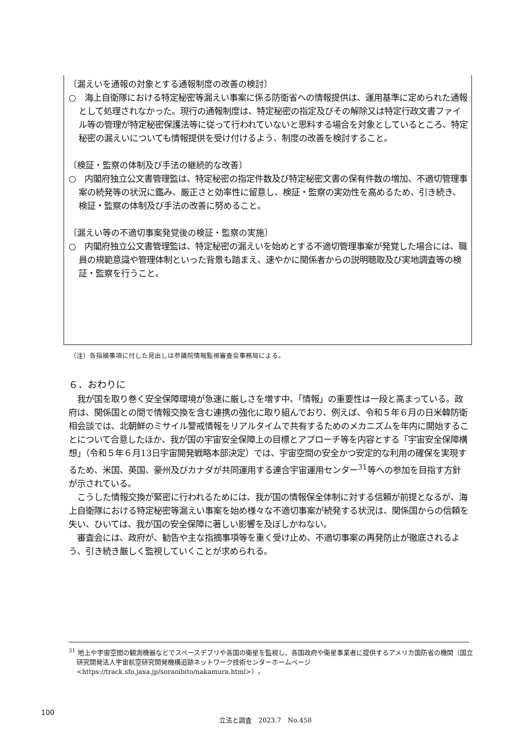〔漏えいを通報の対象とする通報制度の改善の検討〕
○　海上自衛隊における特定秘密等漏えい事案に係る防衛省への情報提供は、運用基準に定められた通報として処理されなかった。現行の通報制度は、特定秘密の指定及びその解除又は特定行政文書ファイル等の管理が特定秘密保護法等に従って行われていないと思料する場合を対象としているところ、特定秘密の漏えいについても情報提供を受け付けるよう、制度の改善を検討すること。
〔検証・監察の体制及び手法の継続的な改善〕
○　内閣府独立公文書管理監は、特定秘密の指定件数及び特定秘密文書の保有件数の増加、不適切管理事案の続発等の状況に鑑み、厳正さと効率性に留意し、検証・監察の実効性を高めるため、引き続き、検証・監察の体制及び手法の改善に努めること。
〔漏えい等の不適切事案発覚後の検証・監察の実施〕
○　内閣府独立公文書管理監は、特定秘密の漏えいを始めとする不適切管理事案が発覚した場合には、職員の規範意識や管理体制といった背景も踏まえ、速やかに関係者からの説明聴取及び実地調査等の検証・監察を行うこと。
（注）各指摘事項に付した見出しは参議院情報監視審査会事務局による。
６．おわりに
我が国を取り巻く安全保障環境が急速に厳しさを増す中、「情報」の重要性は一段と高まっている。政府は、関係国との間で情報交換を含む連携の強化に取り組んでおり、例えば、令和５年６月の日米韓防衛相会談では、北朝鮮のミサイル警戒情報をリアルタイムで共有するためのメカニズムを年内に開始することについて合意したほか、我が国の宇宙安全保障上の目標とアプローチ等を内容とする「宇宙安全保障構想」（令和５年６月13日宇宙開発戦略本部決定）では、宇宙空間の安全かつ安定的な利用の確保を実現するため、米国、英国、豪州及びカナダが共同運用する連合宇宙運用センター<sup>31</sup>等への参加を目指す方針が示されている。
こうした情報交換が緊密に行われるためには、我が国の情報保全体制に対する信頼が前提となるが、海上自衛隊における特定秘密等漏えい事案を始め様々な不適切事案が続発する状況は、関係国からの信頼を失い、ひいては、我が国の安全保障に著しい影響を及ぼしかねない。
審査会には、政府が、勧告や主な指摘事項等を重く受け止め、不適切事案の再発防止が徹底されるよう、引き続き厳しく監視していくことが求められる。
<sup>31</sup> 地上や宇宙空間の観測機器などでスペースデブリや各国の衛星を監視し、各国政府や衛星事業者に提供するアメリカ国防省の機関（国立研究開発法人宇宙航空研究開発機構追跡ネットワーク技術センターホームページ<https://track.sfo.jaxa.jp/soraoibito/nakamura.html>）。
100
立法と調査　2023.7　No.458